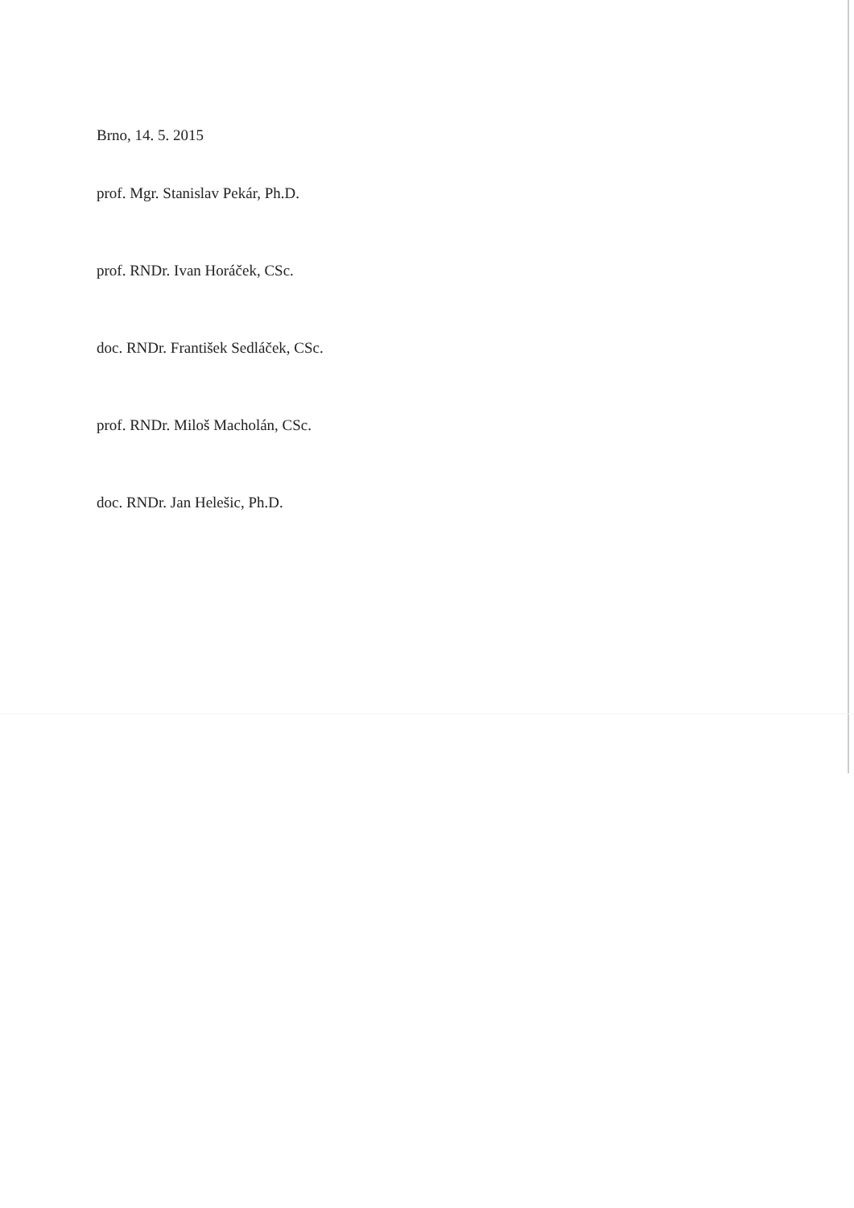Brno, 14. 5. 2015
prof. Mgr. Stanislav Pekár, Ph.D.
prof. RNDr. Ivan Horáček, CSc.
doc. RNDr. František Sedláček, CSc.
prof. RNDr. Miloš Macholán, CSc.
doc. RNDr. Jan Helešic, Ph.D.